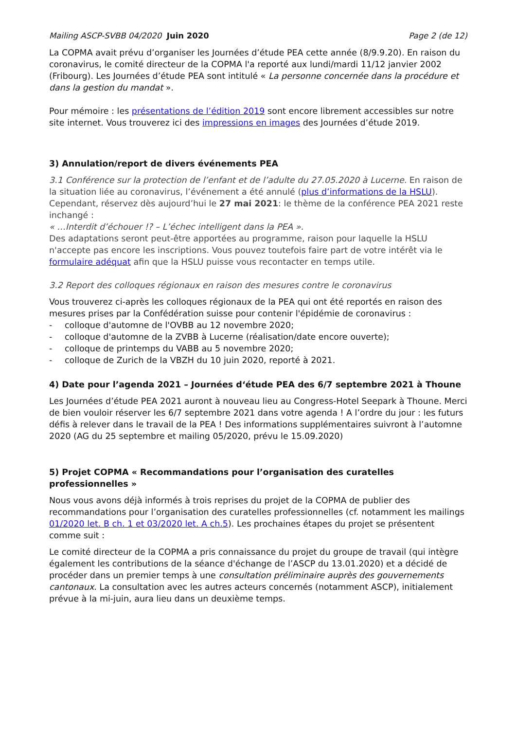Mailing ASCP-SVBB 04/2020 Juin 2020 Page 2 (de 12)
La COPMA avait prévu d’organiser les Journées d’étude PEA cette année (8/9.9.20). En raison du coronavirus, le comité directeur de la COPMA l'a reporté aux lundi/mardi 11/12 janvier 2002 (Fribourg). Les Journées d’étude PEA sont intitulé « La personne concernée dans la procédure et dans la gestion du mandat ».
Pour mémoire : les présentations de l’édition 2019 sont encore librement accessibles sur notre site internet. Vous trouverez ici des impressions en images des Journées d’étude 2019.
3) Annulation/report de divers événements PEA
3.1 Conférence sur la protection de l’enfant et de l’adulte du 27.05.2020 à Lucerne. En raison de la situation liée au coronavirus, l’événement a été annulé (plus d’informations de la HSLU). Cependant, réservez dès aujourd’hui le 27 mai 2021: le thème de la conférence PEA 2021 reste inchangé :
« …Interdit d’échouer !? – L’échec intelligent dans la PEA ».
Des adaptations seront peut-être apportées au programme, raison pour laquelle la HSLU n'accepte pas encore les inscriptions. Vous pouvez toutefois faire part de votre intérêt via le formulaire adéquat afin que la HSLU puisse vous recontacter en temps utile.
3.2 Report des colloques régionaux en raison des mesures contre le coronavirus
Vous trouverez ci-après les colloques régionaux de la PEA qui ont été reportés en raison des mesures prises par la Confédération suisse pour contenir l'épidémie de coronavirus :
- colloque d'automne de l'OVBB au 12 novembre 2020;
- colloque d'automne de la ZVBB à Lucerne (réalisation/date encore ouverte);
- colloque de printemps du VABB au 5 novembre 2020;
- colloque de Zurich de la VBZH du 10 juin 2020, reporté à 2021.
4) Date pour l’agenda 2021 – Journées d‘étude PEA des 6/7 septembre 2021 à Thoune
Les Journées d’étude PEA 2021 auront à nouveau lieu au Congress-Hotel Seepark à Thoune. Merci de bien vouloir réserver les 6/7 septembre 2021 dans votre agenda ! A l’ordre du jour : les futurs défis à relever dans le travail de la PEA ! Des informations supplémentaires suivront à l’automne 2020 (AG du 25 septembre et mailing 05/2020, prévu le 15.09.2020)
5) Projet COPMA « Recommandations pour l’organisation des curatelles professionnelles »
Nous vous avons déjà informés à trois reprises du projet de la COPMA de publier des recommandations pour l’organisation des curatelles professionnelles (cf. notamment les mailings 01/2020 let. B ch. 1 et 03/2020 let. A ch.5). Les prochaines étapes du projet se présentent comme suit :
Le comité directeur de la COPMA a pris connaissance du projet du groupe de travail (qui intègre également les contributions de la séance d'échange de l’ASCP du 13.01.2020) et a décidé de procéder dans un premier temps à une consultation préliminaire auprès des gouvernements cantonaux. La consultation avec les autres acteurs concernés (notamment ASCP), initialement prévue à la mi-juin, aura lieu dans un deuxième temps.